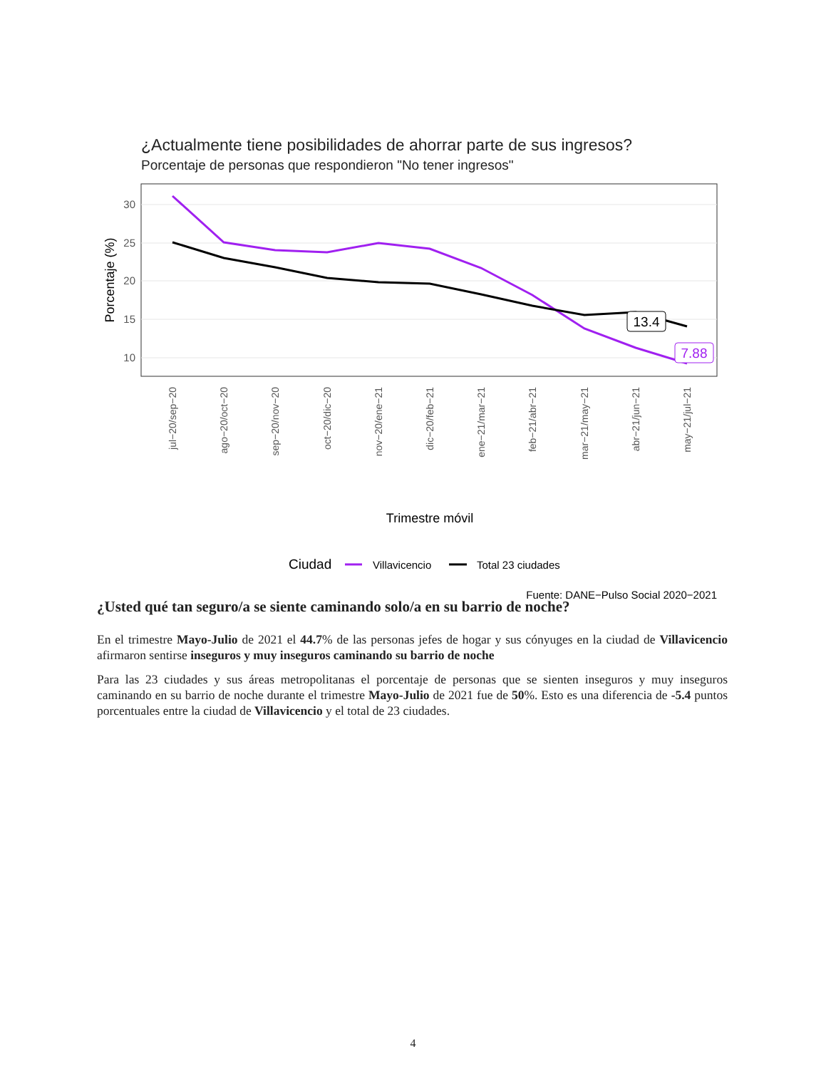¿Actualmente tiene posibilidades de ahorrar parte de sus ingresos?
Porcentaje de personas que respondieron "No tener ingresos"
30
25
20
15
10
Porcentaje (%)
13.4
7.88
jul−20/sep−20
ago−20/oct−20
sep−20/nov−20
oct−20/dic−20
nov−20/ene−21
dic−20/feb−21
ene−21/mar−21
feb−21/abr−21
mar−21/may−21
abr−21/jun−21
may−21/jul−21
Trimestre móvil
Ciudad
Villavicencio
Total 23 ciudades
Fuente: DANE−Pulso Social 2020−2021
¿Usted qué tan seguro/a se siente caminando solo/a en su barrio de noche?
En el trimestre Mayo-Julio de 2021 el 44.7% de las personas jefes de hogar y sus cónyuges en la ciudad de Villavicencio afirmaron sentirse inseguros y muy inseguros caminando su barrio de noche
Para las 23 ciudades y sus áreas metropolitanas el porcentaje de personas que se sienten inseguros y muy inseguros caminando en su barrio de noche durante el trimestre Mayo-Julio de 2021 fue de 50%. Esto es una diferencia de -5.4 puntos porcentuales entre la ciudad de Villavicencio y el total de 23 ciudades.
4